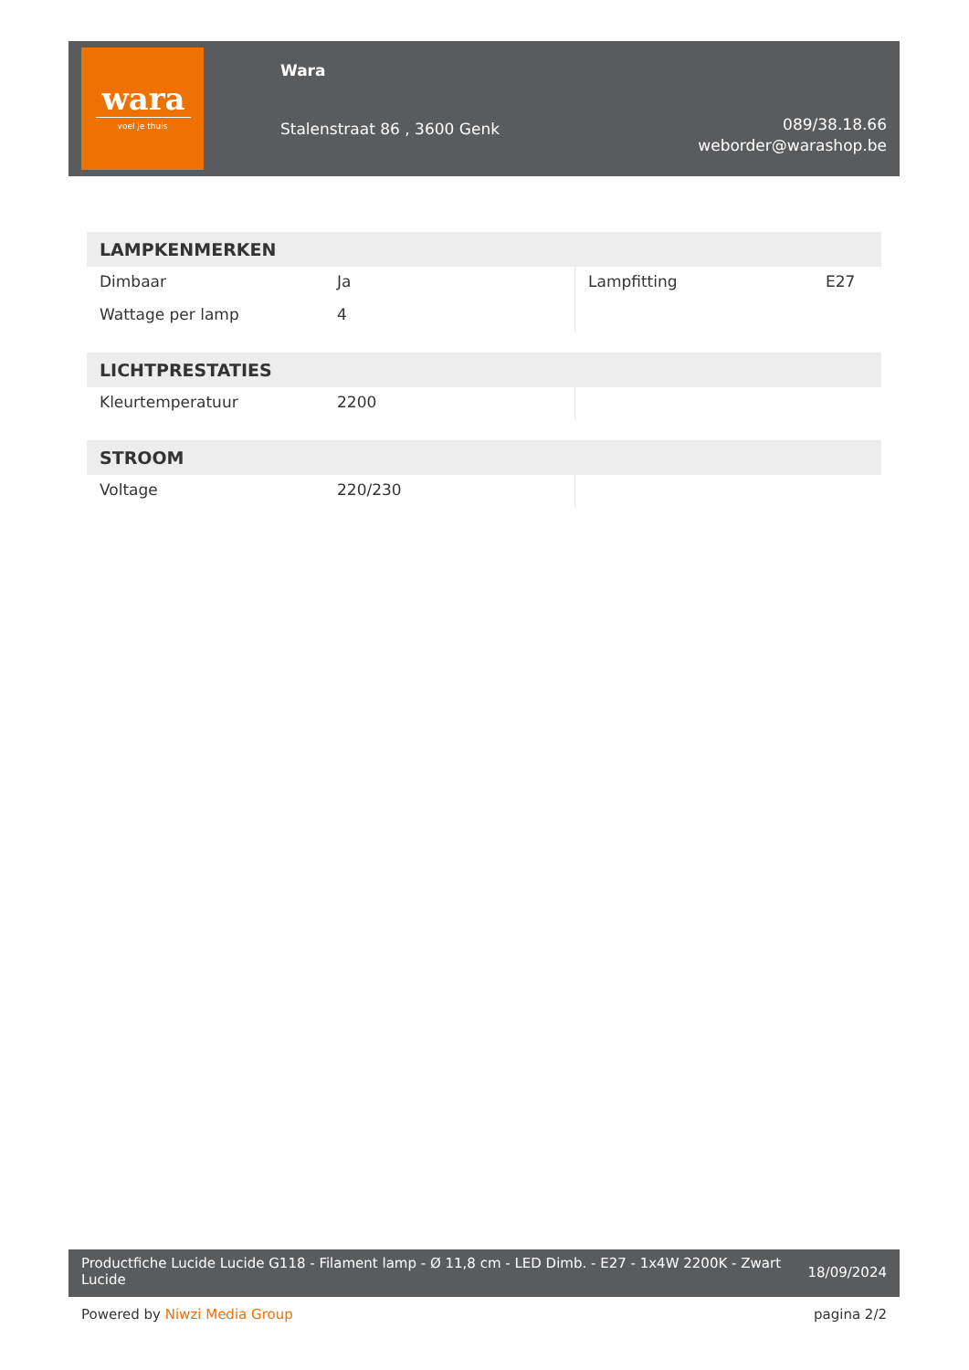wara
voel je thuis
Wara
Stalenstraat 86 , 3600 Genk
089/38.18.66
weborder@warashop.be
LAMPKENMERKEN
| Dimbaar | Ja | Lampfitting | E27 |
| Wattage per lamp | 4 | | |
LICHTPRESTATIES
| Kleurtemperatuur | 2200 | | |
STROOM
| Voltage | 220/230 | | |
Productfiche Lucide Lucide G118 - Filament lamp - Ø 11,8 cm - LED Dimb. - E27 - 1x4W 2200K - Zwart Lucide
18/09/2024
Powered by Niwzi Media Group pagina 2/2